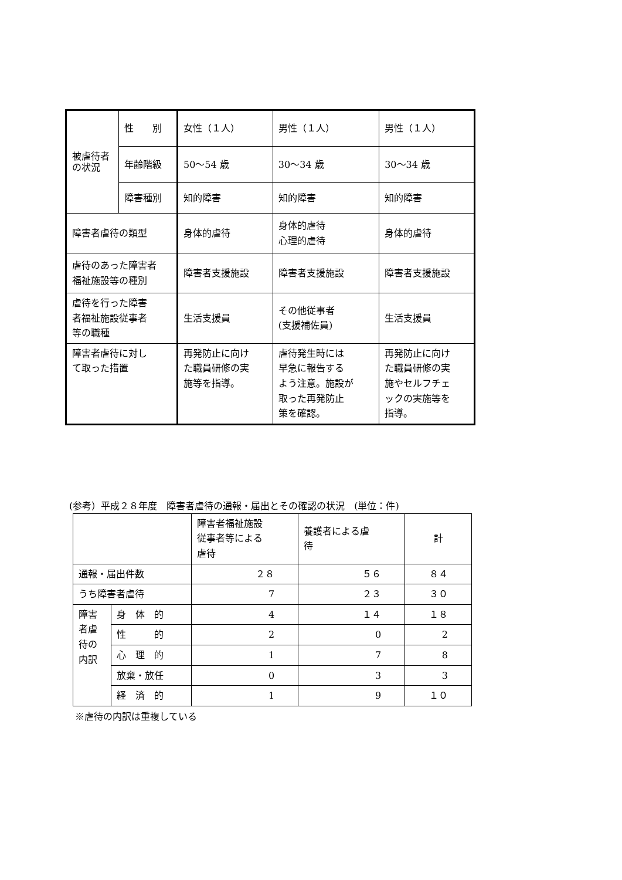| 被虐待者の状況 | 性 別 | 女性（１人） | 男性（１人） | 男性（１人） |
| | 年齢階級 | 50～54 歳 | 30～34 歳 | 30～34 歳 |
| | 障害種別 | 知的障害 | 知的障害 | 知的障害 |
| 障害者虐待の類型 | | 身体的虐待 | 身体的虐待 心理的虐待 | 身体的虐待 |
| 虐待のあった障害者 福祉施設等の種別 | | 障害者支援施設 | 障害者支援施設 | 障害者支援施設 |
| 虐待を行った障害 者福祉施設従事者 等の職種 | | 生活支援員 | その他従事者 (支援補佐員) | 生活支援員 |
| 障害者虐待に対し て取った措置 | | 再発防止に向け た職員研修の実 施等を指導。 | 虐待発生時には 早急に報告する よう注意。施設が 取った再発防止 策を確認。 | 再発防止に向け た職員研修の実 施やセルフチェ ックの実施等を 指導。 |
(参考）平成２８年度　障害者虐待の通報・届出とその確認の状況　(単位：件)
| | | 障害者福祉施設 従事者等による 虐待 | 養護者による虐 待 | 計 |
| --- | --- | --- | --- | --- |
| 通報・届出件数 | | ２８ | ５６ | ８４ |
| うち障害者虐待 | | 7 | ２３ | ３０ |
| 障害 者虐 待の 内訳 | 身 体 的 | 4 | １４ | １８ |
| | 性 的 | 2 | 0 | 2 |
| | 心 理 的 | 1 | 7 | 8 |
| | 放棄・放任 | 0 | 3 | 3 |
| | 経 済 的 | 1 | 9 | １０ |
※虐待の内訳は重複している